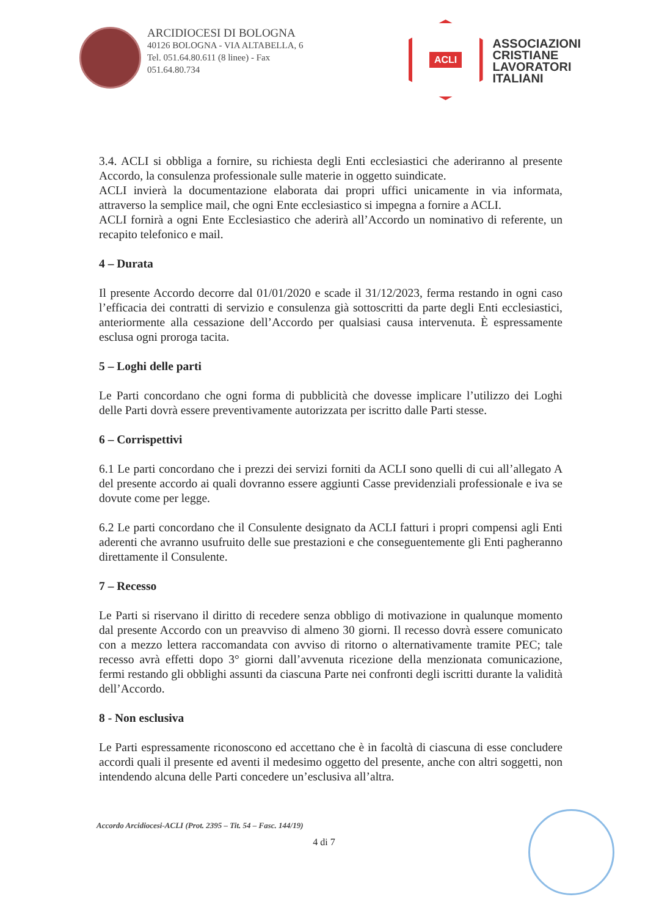ARCIDIOCESI DI BOLOGNA
40126 BOLOGNA - VIA ALTABELLA, 6
Tel. 051.64.80.611 (8 linee) - Fax
051.64.80.734
ACLI
ASSOCIAZIONI
CRISTIANE
LAVORATORI
ITALIANI
3.4. ACLI si obbliga a fornire, su richiesta degli Enti ecclesiastici che aderiranno al presente Accordo, la consulenza professionale sulle materie in oggetto suindicate.
ACLI invierà la documentazione elaborata dai propri uffici unicamente in via informata, attraverso la semplice mail, che ogni Ente ecclesiastico si impegna a fornire a ACLI.
ACLI fornirà a ogni Ente Ecclesiastico che aderirà all’Accordo un nominativo di referente, un recapito telefonico e mail.
4 – Durata
Il presente Accordo decorre dal 01/01/2020 e scade il 31/12/2023, ferma restando in ogni caso l’efficacia dei contratti di servizio e consulenza già sottoscritti da parte degli Enti ecclesiastici, anteriormente alla cessazione dell’Accordo per qualsiasi causa intervenuta. È espressamente esclusa ogni proroga tacita.
5 – Loghi delle parti
Le Parti concordano che ogni forma di pubblicità che dovesse implicare l’utilizzo dei Loghi delle Parti dovrà essere preventivamente autorizzata per iscritto dalle Parti stesse.
6 – Corrispettivi
6.1 Le parti concordano che i prezzi dei servizi forniti da ACLI sono quelli di cui all’allegato A del presente accordo ai quali dovranno essere aggiunti Casse previdenziali professionale e iva se dovute come per legge.
6.2 Le parti concordano che il Consulente designato da ACLI fatturi i propri compensi agli Enti aderenti che avranno usufruito delle sue prestazioni e che conseguentemente gli Enti pagheranno direttamente il Consulente.
7 – Recesso
Le Parti si riservano il diritto di recedere senza obbligo di motivazione in qualunque momento dal presente Accordo con un preavviso di almeno 30 giorni. Il recesso dovrà essere comunicato con a mezzo lettera raccomandata con avviso di ritorno o alternativamente tramite PEC; tale recesso avrà effetti dopo 3° giorni dall’avvenuta ricezione della menzionata comunicazione, fermi restando gli obblighi assunti da ciascuna Parte nei confronti degli iscritti durante la validità dell’Accordo.
8 - Non esclusiva
Le Parti espressamente riconoscono ed accettano che è in facoltà di ciascuna di esse concludere accordi quali il presente ed aventi il medesimo oggetto del presente, anche con altri soggetti, non intendendo alcuna delle Parti concedere un’esclusiva all’altra.
Accordo Arcidiocesi-ACLI (Prot. 2395 – Tit. 54 – Fasc. 144/19)
4 di 7